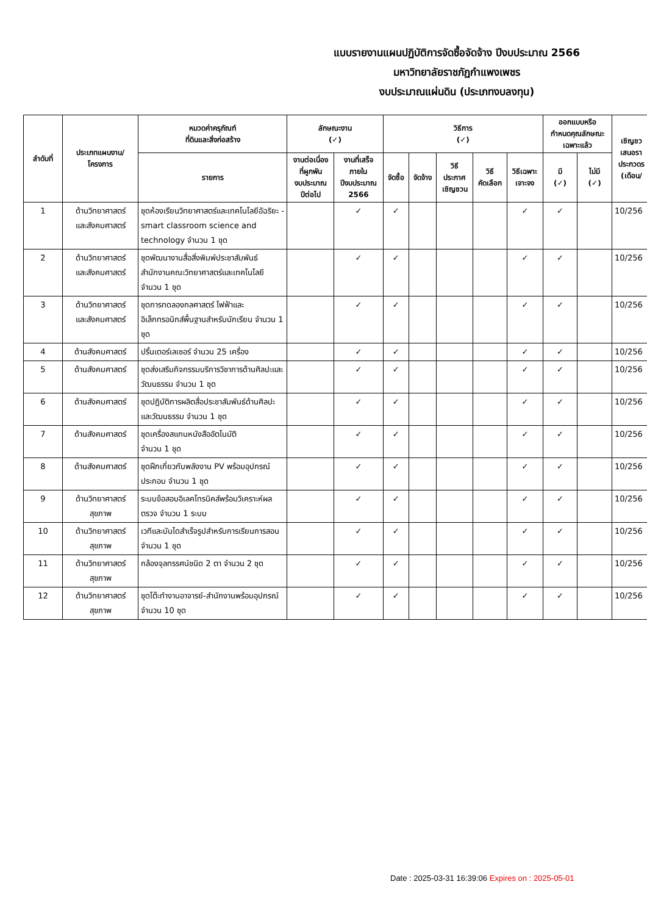แบบรายงานแผนปฏิบัติการจัดซื้อจัดจ้าง ปีงบประมาณ 2566
มหาวิทยาลัยราชภัฏกำแพงเพชร
งบประมาณแผ่นดิน (ประเภทงบลงทุน)
| ลำดับที่ | ประเภทแผนงาน/ โครงการ | หมวดค่าครุภัณฑ์ ที่ดินและสิ่งก่อสร้าง | ลักษณะงาน (✓) | | วิธีการ (✓) | | | | | ออกแบบหรือ กำหนดคุณลักษณะ เฉพาะแล้ว | | เชิญชว เสนอรา ประกวดร (เดือน/ |
| --- | --- | --- | --- | --- | --- | --- | --- | --- | --- | --- | --- | --- |
| | | รายการ | งานต่อเนื่อง ที่ผูกพัน งบประมาณ ปีต่อไป | งานที่เสร็จ ภายใน ปีงบประมาณ 2566 | จัดซื้อ | จัดจ้าง | วิธี ประกาศ เชิญชวน | วิธี คัดเลือก | วิธีเฉพาะ เจาะจง | มี (✓) | ไม่มี (✓) | |
| 1 | ด้านวิทยาศาสตร์ และสังคมศาสตร์ | ชุดห้องเรียนวิทยาศาสตร์และเทคโนโลยีอัฉริยะ - smart classroom science and technology จำนวน 1 ชุด | | ✓ | ✓ | | | | ✓ | ✓ | | 10/256 |
| 2 | ด้านวิทยาศาสตร์ และสังคมศาสตร์ | ชุดพัฒนางานสื่อสิ่งพิมพ์ประชาสัมพันธ์ สำนักงานคณะวิทยาศาสตร์และเทคโนโลยี จำนวน 1 ชุด | | ✓ | ✓ | | | | ✓ | ✓ | | 10/256 |
| 3 | ด้านวิทยาศาสตร์ และสังคมศาสตร์ | ชุดการทดลองกลศาสตร์ ไฟฟ้าและอิเล็กทรอนิกส์พื้นฐานสำหรับนักเรียน จำนวน 1 ชุด | | ✓ | ✓ | | | | ✓ | ✓ | | 10/256 |
| 4 | ด้านสังคมศาสตร์ | ปริ้นเตอร์เลเซอร์ จำนวน 25 เครื่อง | | ✓ | ✓ | | | | ✓ | ✓ | | 10/256 |
| 5 | ด้านสังคมศาสตร์ | ชุดส่งเสริมกิจกรรมบริการวิชาการด้านศิลปะและวัฒนธรรม จำนวน 1 ชุด | | ✓ | ✓ | | | | ✓ | ✓ | | 10/256 |
| 6 | ด้านสังคมศาสตร์ | ชุดปฏิบัติการผลิตสื่อประชาสัมพันธ์ด้านศิลปะและวัฒนธรรม จำนวน 1 ชุด | | ✓ | ✓ | | | | ✓ | ✓ | | 10/256 |
| 7 | ด้านสังคมศาสตร์ | ชุดเครื่องสแกนหนังสืออัตโนมัติ จำนวน 1 ชุด | | ✓ | ✓ | | | | ✓ | ✓ | | 10/256 |
| 8 | ด้านสังคมศาสตร์ | ชุดฝึกเกี่ยวกับพลังงาน PV พร้อมอุปกรณ์ประกอบ จำนวน 1 ชุด | | ✓ | ✓ | | | | ✓ | ✓ | | 10/256 |
| 9 | ด้านวิทยาศาสตร์ สุขภาพ | ระบบข้อสอบอิเลคโทรนิคส์พร้อมวิเคราะห์ผลตรวจ จำนวน 1 ระบบ | | ✓ | ✓ | | | | ✓ | ✓ | | 10/256 |
| 10 | ด้านวิทยาศาสตร์ สุขภาพ | เวทีและบันไดสำเร็จรูปสำหรับการเรียนการสอน จำนวน 1 ชุด | | ✓ | ✓ | | | | ✓ | ✓ | | 10/256 |
| 11 | ด้านวิทยาศาสตร์ สุขภาพ | กล้องจุลทรรศน์ชนิด 2 ตา จำนวน 2 ชุด | | ✓ | ✓ | | | | ✓ | ✓ | | 10/256 |
| 12 | ด้านวิทยาศาสตร์ สุขภาพ | ชุดโต๊ะทำงานอาจารย์-สำนักงานพร้อมอุปกรณ์ จำนวน 10 ชุด | | ✓ | ✓ | | | | ✓ | ✓ | | 10/256 |
Date : 2025-03-31 16:39:06 Expires on : 2025-05-01